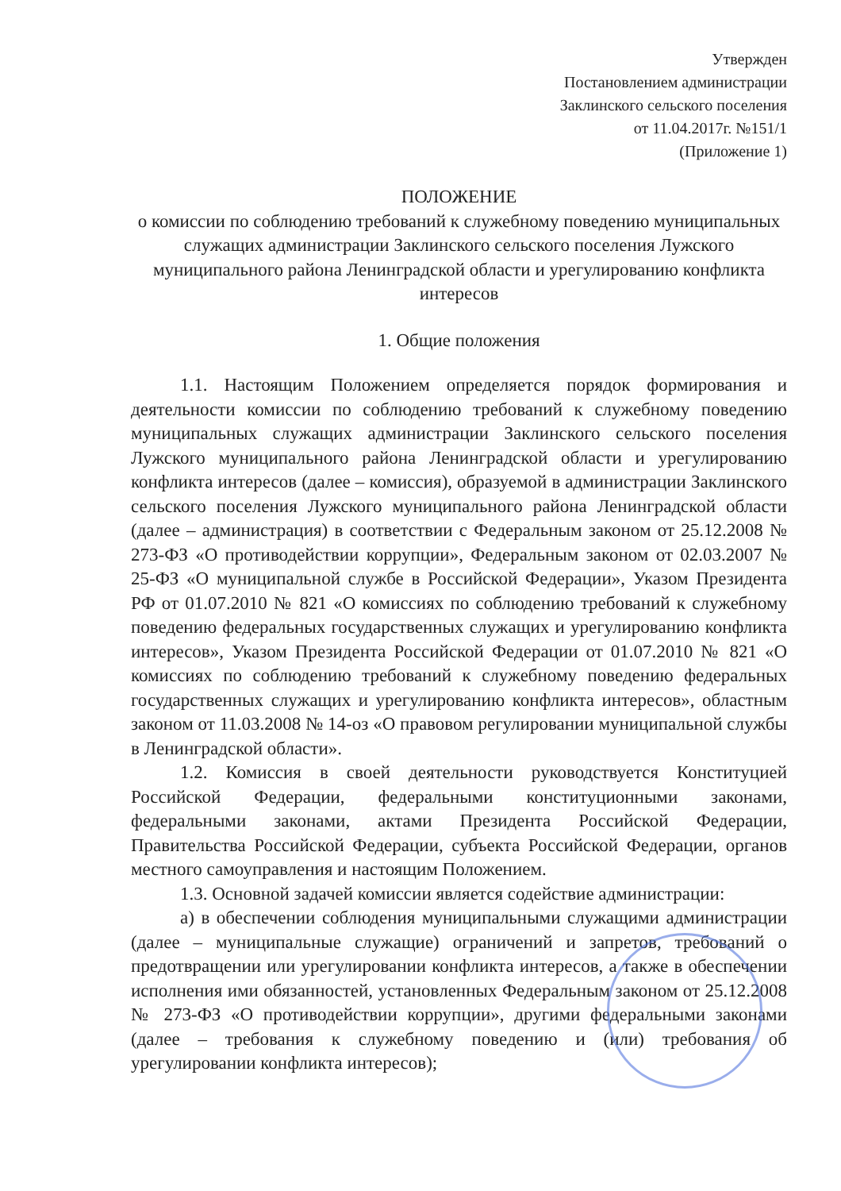Утвержден
Постановлением администрации
Заклинского сельского поселения
от 11.04.2017г. №151/1
(Приложение 1)
ПОЛОЖЕНИЕ
о комиссии по соблюдению требований к служебному поведению муниципальных служащих администрации Заклинского сельского поселения Лужского муниципального района Ленинградской области и урегулированию конфликта интересов
1. Общие положения
1.1. Настоящим Положением определяется порядок формирования и деятельности комиссии по соблюдению требований к служебному поведению муниципальных служащих администрации Заклинского сельского поселения Лужского муниципального района Ленинградской области и урегулированию конфликта интересов (далее – комиссия), образуемой в администрации Заклинского сельского поселения Лужского муниципального района Ленинградской области (далее – администрация) в соответствии с Федеральным законом от 25.12.2008 № 273-ФЗ «О противодействии коррупции», Федеральным законом от 02.03.2007 № 25-ФЗ «О муниципальной службе в Российской Федерации», Указом Президента РФ от 01.07.2010 № 821 «О комиссиях по соблюдению требований к служебному поведению федеральных государственных служащих и урегулированию конфликта интересов», Указом Президента Российской Федерации от 01.07.2010 № 821 «О комиссиях по соблюдению требований к служебному поведению федеральных государственных служащих и урегулированию конфликта интересов», областным законом от 11.03.2008 № 14-оз «О правовом регулировании муниципальной службы в Ленинградской области».
1.2. Комиссия в своей деятельности руководствуется Конституцией Российской Федерации, федеральными конституционными законами, федеральными законами, актами Президента Российской Федерации, Правительства Российской Федерации, субъекта Российской Федерации, органов местного самоуправления и настоящим Положением.
1.3. Основной задачей комиссии является содействие администрации:
а) в обеспечении соблюдения муниципальными служащими администрации (далее – муниципальные служащие) ограничений и запретов, требований о предотвращении или урегулировании конфликта интересов, а также в обеспечении исполнения ими обязанностей, установленных Федеральным законом от 25.12.2008 № 273-ФЗ «О противодействии коррупции», другими федеральными законами (далее – требования к служебному поведению и (или) требования об урегулировании конфликта интересов);